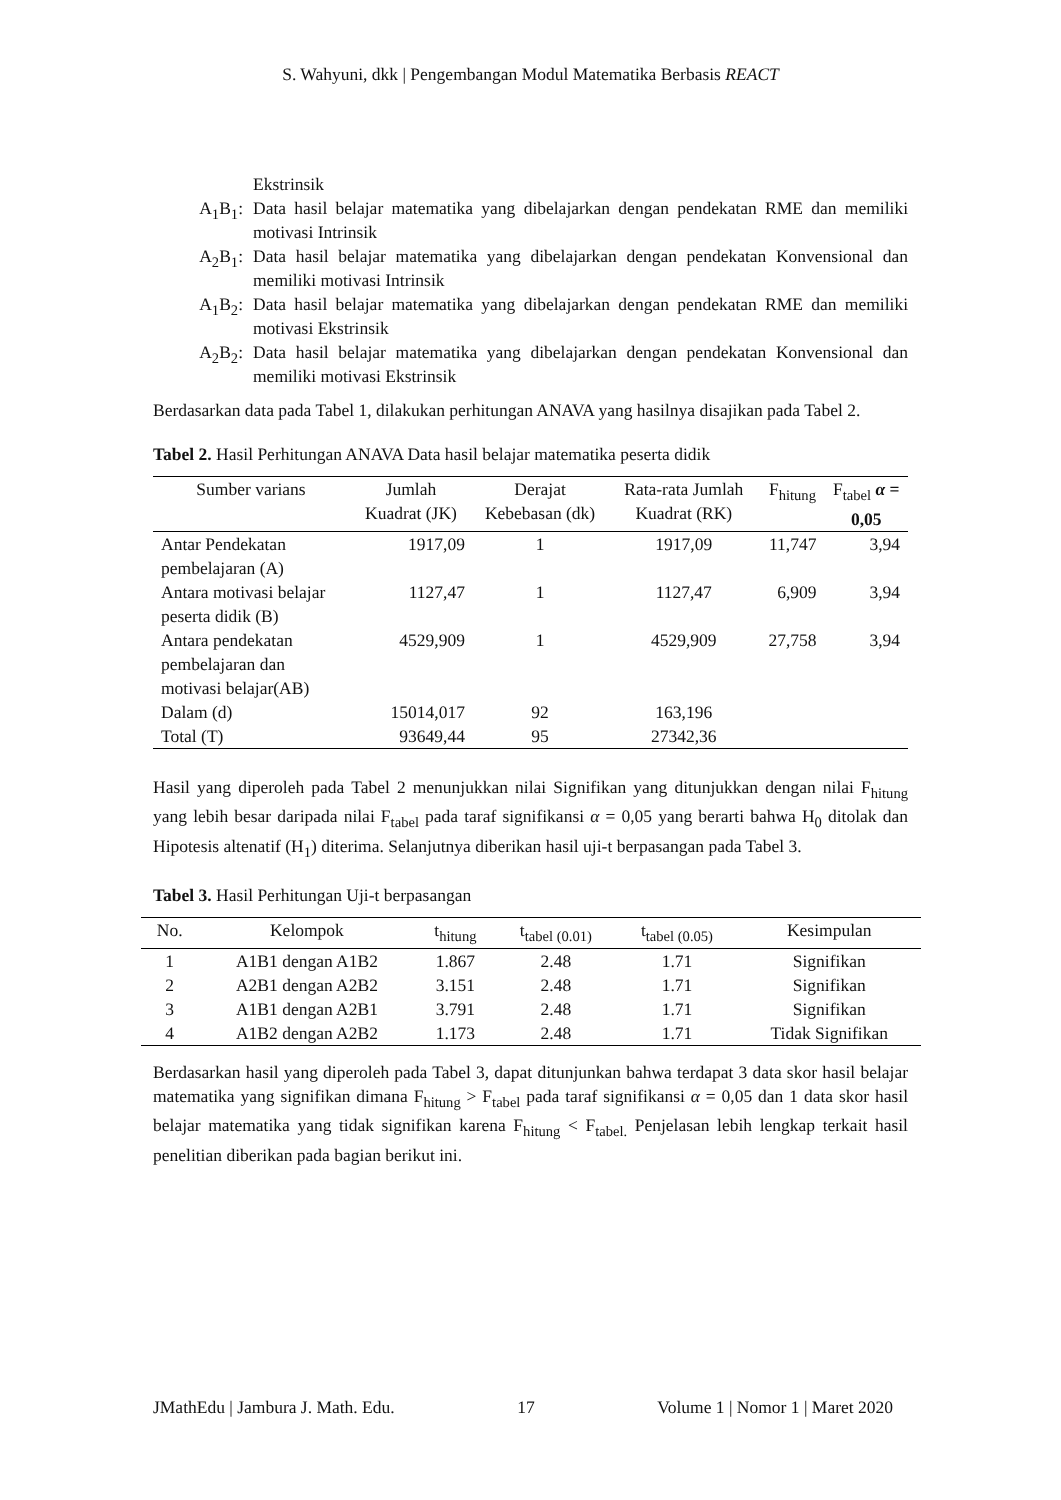S. Wahyuni, dkk | Pengembangan Modul Matematika Berbasis REACT
Ekstrinsik
A<sub>1</sub>B<sub>1</sub>: Data hasil belajar matematika yang dibelajarkan dengan pendekatan RME dan memiliki motivasi Intrinsik
A<sub>2</sub>B<sub>1</sub>: Data hasil belajar matematika yang dibelajarkan dengan pendekatan Konvensional dan memiliki motivasi Intrinsik
A<sub>1</sub>B<sub>2</sub>: Data hasil belajar matematika yang dibelajarkan dengan pendekatan RME dan memiliki motivasi Ekstrinsik
A<sub>2</sub>B<sub>2</sub>: Data hasil belajar matematika yang dibelajarkan dengan pendekatan Konvensional dan memiliki motivasi Ekstrinsik
Berdasarkan data pada Tabel 1, dilakukan perhitungan ANAVA yang hasilnya disajikan pada Tabel 2.
Tabel 2. Hasil Perhitungan ANAVA Data hasil belajar matematika peserta didik
| Sumber varians | Jumlah Kuadrat (JK) | Derajat Kebebasan (dk) | Rata-rata Jumlah Kuadrat (RK) | F<sub>hitung</sub> | F<sub>tabel</sub> α = 0,05 |
| --- | --- | --- | --- | --- | --- |
| Antar Pendekatan pembelajaran (A) | 1917,09 | 1 | 1917,09 | 11,747 | 3,94 |
| Antara motivasi belajar peserta didik (B) | 1127,47 | 1 | 1127,47 | 6,909 | 3,94 |
| Antara pendekatan pembelajaran dan motivasi belajar(AB) | 4529,909 | 1 | 4529,909 | 27,758 | 3,94 |
| Dalam (d) | 15014,017 | 92 | 163,196 | | |
| Total (T) | 93649,44 | 95 | 27342,36 | | |
Hasil yang diperoleh pada Tabel 2 menunjukkan nilai Signifikan yang ditunjukkan dengan nilai F<sub>hitung</sub> yang lebih besar daripada nilai F<sub>tabel</sub> pada taraf signifikansi α = 0,05 yang berarti bahwa H<sub>0</sub> ditolak dan Hipotesis altenatif (H<sub>1</sub>) diterima. Selanjutnya diberikan hasil uji-t berpasangan pada Tabel 3.
Tabel 3. Hasil Perhitungan Uji-t berpasangan
| No. | Kelompok | t<sub>hitung</sub> | t<sub>tabel (0.01)</sub> | t<sub>tabel (0.05)</sub> | Kesimpulan |
| --- | --- | --- | --- | --- | --- |
| 1 | A1B1 dengan A1B2 | 1.867 | 2.48 | 1.71 | Signifikan |
| 2 | A2B1 dengan A2B2 | 3.151 | 2.48 | 1.71 | Signifikan |
| 3 | A1B1 dengan A2B1 | 3.791 | 2.48 | 1.71 | Signifikan |
| 4 | A1B2 dengan A2B2 | 1.173 | 2.48 | 1.71 | Tidak Signifikan |
Berdasarkan hasil yang diperoleh pada Tabel 3, dapat ditunjunkan bahwa terdapat 3 data skor hasil belajar matematika yang signifikan dimana F<sub>hitung</sub> > F<sub>tabel</sub> pada taraf signifikansi α = 0,05 dan 1 data skor hasil belajar matematika yang tidak signifikan karena F<sub>hitung</sub> < F<sub>tabel.</sub> Penjelasan lebih lengkap terkait hasil penelitian diberikan pada bagian berikut ini.
JMathEdu | Jambura J. Math. Edu. 17 Volume 1 | Nomor 1 | Maret 2020